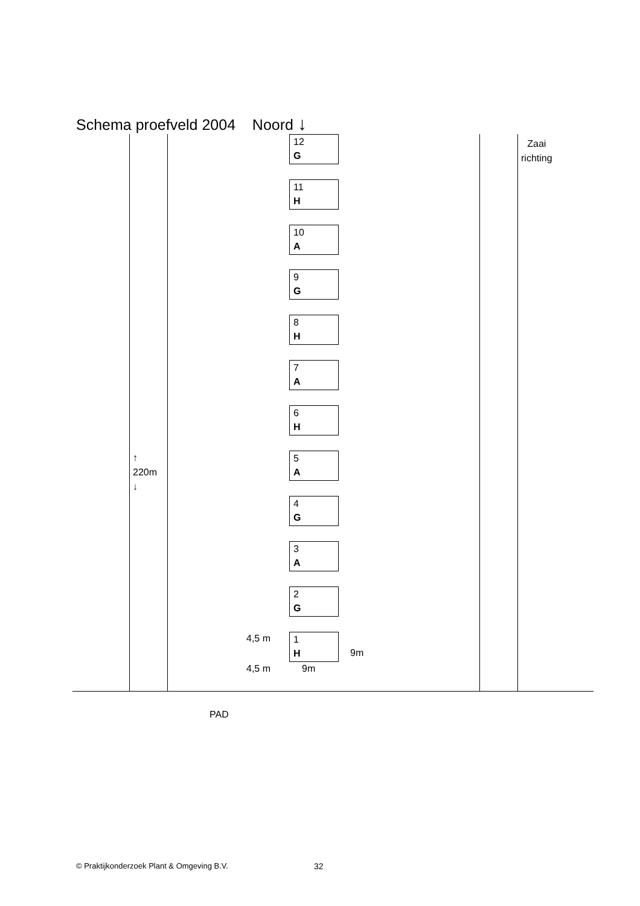Schema proefveld 2004 Noord ↓
Zaai
richting
12
G
11
H
10
A
9
G
8
H
7
A
6
H
5
A
4
G
3
A
2
G
4,5 m
1
H
9m
4,5 m 9m
↑
220m
↓
PAD
© Praktijkonderzoek Plant & Omgeving B.V.
32